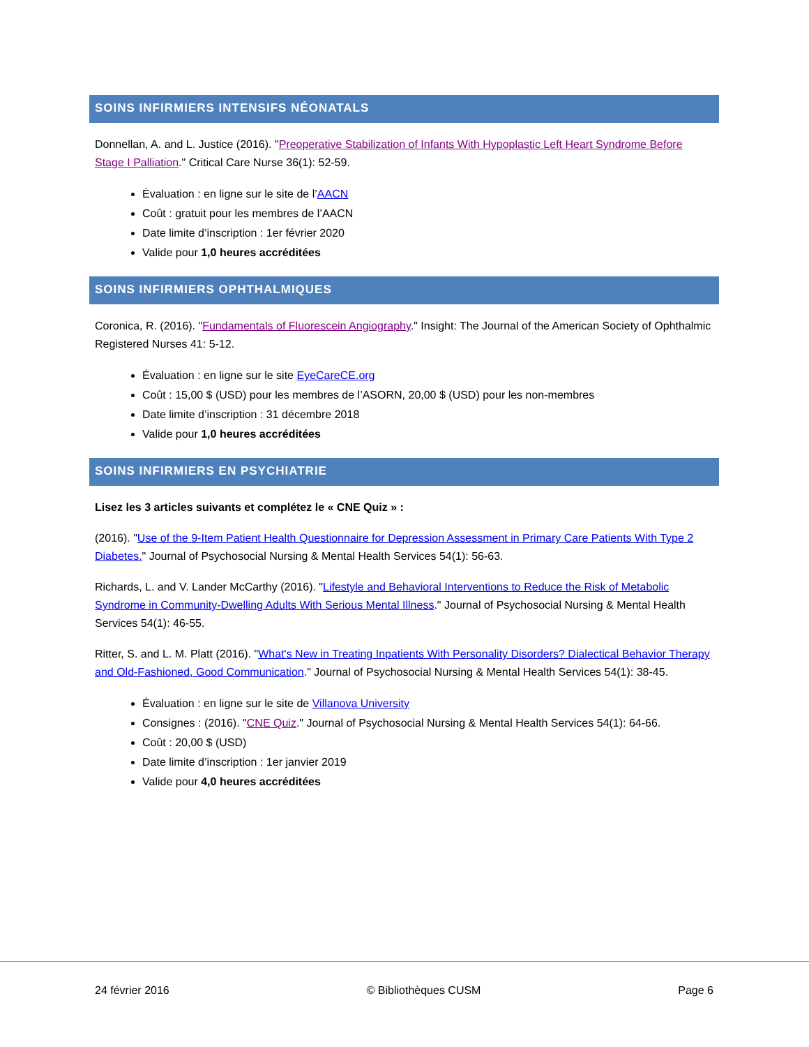SOINS INFIRMIERS INTENSIFS NÉONATALS
Donnellan, A. and L. Justice (2016). "Preoperative Stabilization of Infants With Hypoplastic Left Heart Syndrome Before Stage I Palliation." Critical Care Nurse 36(1): 52-59.
Évaluation : en ligne sur le site de l’AACN
Coût : gratuit pour les membres de l’AACN
Date limite d’inscription : 1er février 2020
Valide pour 1,0 heures accréditées
SOINS INFIRMIERS OPHTHALMIQUES
Coronica, R. (2016). "Fundamentals of Fluorescein Angiography." Insight: The Journal of the American Society of Ophthalmic Registered Nurses 41: 5-12.
Évaluation : en ligne sur le site EyeCareCE.org
Coût : 15,00 $ (USD) pour les membres de l’ASORN, 20,00 $ (USD) pour les non-membres
Date limite d’inscription : 31 décembre 2018
Valide pour 1,0 heures accréditées
SOINS INFIRMIERS EN PSYCHIATRIE
Lisez les 3 articles suivants et complétez le « CNE Quiz » :
(2016). "Use of the 9-Item Patient Health Questionnaire for Depression Assessment in Primary Care Patients With Type 2 Diabetes." Journal of Psychosocial Nursing & Mental Health Services 54(1): 56-63.
Richards, L. and V. Lander McCarthy (2016). "Lifestyle and Behavioral Interventions to Reduce the Risk of Metabolic Syndrome in Community-Dwelling Adults With Serious Mental Illness." Journal of Psychosocial Nursing & Mental Health Services 54(1): 46-55.
Ritter, S. and L. M. Platt (2016). "What's New in Treating Inpatients With Personality Disorders? Dialectical Behavior Therapy and Old-Fashioned, Good Communication." Journal of Psychosocial Nursing & Mental Health Services 54(1): 38-45.
Évaluation : en ligne sur le site de Villanova University
Consignes : (2016). "CNE Quiz." Journal of Psychosocial Nursing & Mental Health Services 54(1): 64-66.
Coût : 20,00 $ (USD)
Date limite d’inscription : 1er janvier 2019
Valide pour 4,0 heures accréditées
24 février 2016 © Bibliothèques CUSM Page 6